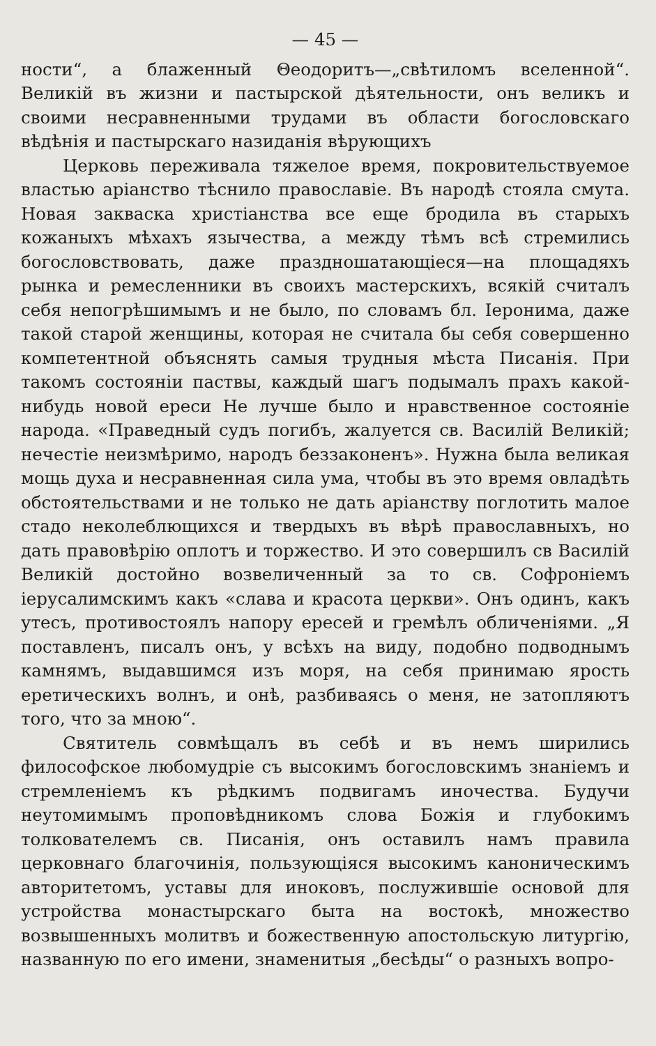— 45 —
ности“, а блаженный Θеодоритъ—„свѣтиломъ вселенной“. Великій въ жизни и пастырской дѣятельности, онъ великъ и своими несравненными трудами въ области богословскаго вѣдѣнія и пастырскаго назиданія вѣрующихъ
Церковь переживала тяжелое время, покровительствуемое властью аріанство тѣснило православіе. Въ народѣ стояла смута. Новая закваска христіанства все еще бродила въ старыхъ кожаныхъ мѣхахъ язычества, а между тѣмъ всѣ стремились богословствовать, даже праздношатающіеся—на площадяхъ рынка и ремесленники въ своихъ мастерскихъ, всякій считалъ себя непогрѣшимымъ и не было, по словамъ бл. Іеронима, даже такой старой женщины, которая не считала бы себя совершенно компетентной объяснять самыя трудныя мѣста Писанія. При такомъ состояніи паствы, каждый шагъ подымалъ прахъ какой-нибудь новой ереси Не лучше было и нравственное состояніе народа. «Праведный судъ погибъ, жалуется св. Василій Великій; нечестіе неизмѣримо, народъ беззаконенъ». Нужна была великая мощь духа и несравненная сила ума, чтобы въ это время овладѣть обстоятельствами и не только не дать аріанству поглотить малое стадо неколеблющихся и твердыхъ въ вѣрѣ православныхъ, но дать правовѣрію оплотъ и торжество. И это совершилъ св Василій Великій достойно возвеличенный за то св. Софроніемъ іерусалимскимъ какъ «слава и красота церкви». Онъ одинъ, какъ утесъ, противостоялъ напору ересей и гремѣлъ обличеніями. „Я поставленъ, писалъ онъ, у всѣхъ на виду, подобно подводнымъ камнямъ, выдавшимся изъ моря, на себя принимаю ярость еретическихъ волнъ, и онѣ, разбиваясь о меня, не затопляютъ того, что за мною“.
Святитель совмѣщалъ въ себѣ и въ немъ ширились философское любомудріе съ высокимъ богословскимъ знаніемъ и стремленіемъ къ рѣдкимъ подвигамъ иночества. Будучи неутомимымъ проповѣдникомъ слова Божія и глубокимъ толкователемъ св. Писанія, онъ оставилъ намъ правила церковнаго благочинія, пользующіяся высокимъ каноническимъ авторитетомъ, уставы для иноковъ, послужившіе основой для устройства монастырскаго быта на востокѣ, множество возвышенныхъ молитвъ и божественную апостольскую литургію, названную по его имени, знаменитыя „бесѣды“ о разныхъ вопро-